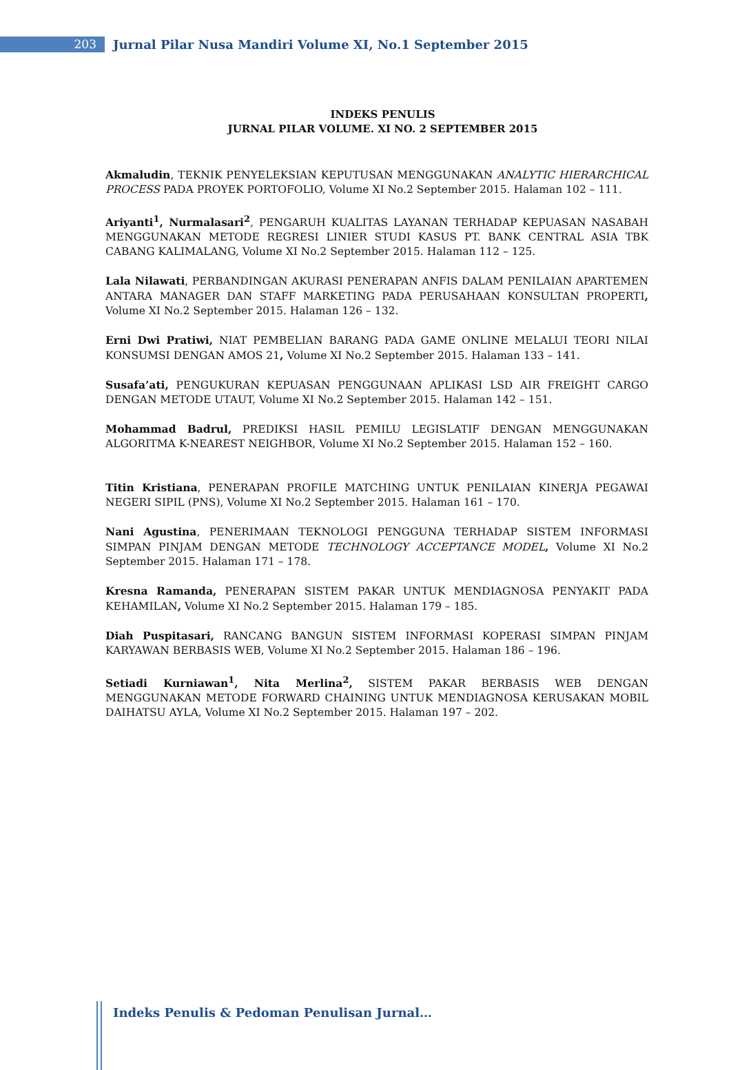203
Jurnal Pilar Nusa Mandiri Volume XI, No.1 September 2015
INDEKS PENULIS
JURNAL PILAR VOLUME. XI NO. 2 SEPTEMBER 2015
Akmaludin, TEKNIK PENYELEKSIAN KEPUTUSAN MENGGUNAKAN ANALYTIC HIERARCHICAL PROCESS PADA PROYEK PORTOFOLIO, Volume XI No.2 September 2015. Halaman 102 – 111.
Ariyanti<sup>1</sup>, Nurmalasari<sup>2</sup>, PENGARUH KUALITAS LAYANAN TERHADAP KEPUASAN NASABAH MENGGUNAKAN METODE REGRESI LINIER STUDI KASUS PT. BANK CENTRAL ASIA TBK CABANG KALIMALANG, Volume XI No.2 September 2015. Halaman 112 – 125.
Lala Nilawati, PERBANDINGAN AKURASI PENERAPAN ANFIS DALAM PENILAIAN APARTEMEN ANTARA MANAGER DAN STAFF MARKETING PADA PERUSAHAAN KONSULTAN PROPERTI, Volume XI No.2 September 2015. Halaman 126 – 132.
Erni Dwi Pratiwi, NIAT PEMBELIAN BARANG PADA GAME ONLINE MELALUI TEORI NILAI KONSUMSI DENGAN AMOS 21, Volume XI No.2 September 2015. Halaman 133 – 141.
Susafa’ati, PENGUKURAN KEPUASAN PENGGUNAAN APLIKASI LSD AIR FREIGHT CARGO DENGAN METODE UTAUT, Volume XI No.2 September 2015. Halaman 142 – 151.
Mohammad Badrul, PREDIKSI HASIL PEMILU LEGISLATIF DENGAN MENGGUNAKAN ALGORITMA K-NEAREST NEIGHBOR, Volume XI No.2 September 2015. Halaman 152 – 160.
Titin Kristiana, PENERAPAN PROFILE MATCHING UNTUK PENILAIAN KINERJA PEGAWAI NEGERI SIPIL (PNS), Volume XI No.2 September 2015. Halaman 161 – 170.
Nani Agustina, PENERIMAAN TEKNOLOGI PENGGUNA TERHADAP SISTEM INFORMASI SIMPAN PINJAM DENGAN METODE TECHNOLOGY ACCEPTANCE MODEL, Volume XI No.2 September 2015. Halaman 171 – 178.
Kresna Ramanda, PENERAPAN SISTEM PAKAR UNTUK MENDIAGNOSA PENYAKIT PADA KEHAMILAN, Volume XI No.2 September 2015. Halaman 179 – 185.
Diah Puspitasari, RANCANG BANGUN SISTEM INFORMASI KOPERASI SIMPAN PINJAM KARYAWAN BERBASIS WEB, Volume XI No.2 September 2015. Halaman 186 – 196.
Setiadi Kurniawan<sup>1</sup>, Nita Merlina<sup>2</sup>, SISTEM PAKAR BERBASIS WEB DENGAN MENGGUNAKAN METODE FORWARD CHAINING UNTUK MENDIAGNOSA KERUSAKAN MOBIL DAIHATSU AYLA, Volume XI No.2 September 2015. Halaman 197 – 202.
Indeks Penulis & Pedoman Penulisan Jurnal…